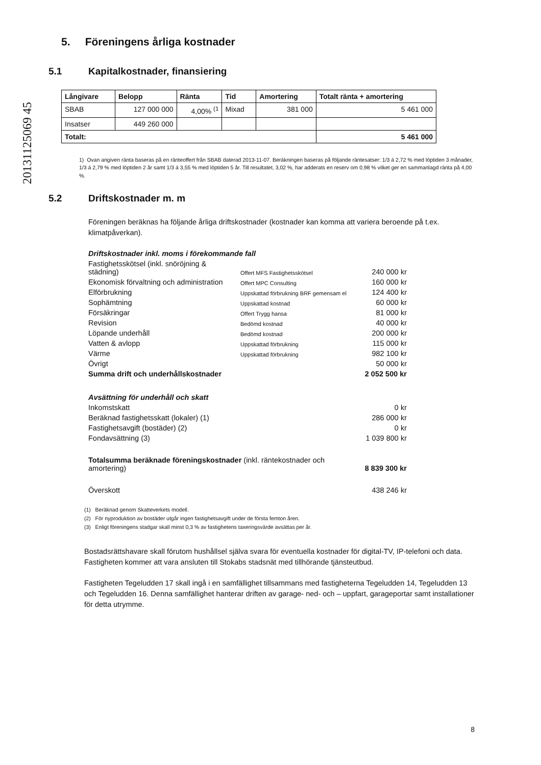20131125069 45
5. Föreningens årliga kostnader
5.1 Kapitalkostnader, finansiering
| Långivare | Belopp | Ränta | Tid | Amortering | Totalt ränta + amortering |
| --- | --- | --- | --- | --- | --- |
| SBAB | 127 000 000 | 4,00% <sup>(1</sup> | Mixad | 381 000 | 5 461 000 |
| Insatser | 449 260 000 | | | | |
| Totalt: | | | | | 5 461 000 |
1) Ovan angiven ränta baseras på en ränteoffert från SBAB daterad 2013-11-07. Beräkningen baseras på följande räntesatser: 1/3 á 2,72 % med löptiden 3 månader, 1/3 á 2,79 % med löptiden 2 år samt 1/3 á 3,55 % med löptiden 5 år. Till resultatet, 3,02 %, har adderats en reserv om 0,98 % vilket ger en sammanlagd ränta på 4,00 %.
5.2 Driftskostnader m. m
Föreningen beräknas ha följande årliga driftskostnader (kostnader kan komma att variera beroende på t.ex. klimatpåverkan).
| Driftskostnader inkl. moms i förekommande fall | | |
| Fastighetsskötsel (inkl. snöröjning & städning) | Offert MFS Fastighetsskötsel | 240 000 kr |
| Ekonomisk förvaltning och administration | Offert MPC Consulting | 160 000 kr |
| Elförbrukning | Uppskattad förbrukning BRF gemensam el | 124 400 kr |
| Sophämtning | Uppskattad kostnad | 60 000 kr |
| Försäkringar | Offert Trygg hansa | 81 000 kr |
| Revision | Bedömd kostnad | 40 000 kr |
| Löpande underhåll | Bedömd kostnad | 200 000 kr |
| Vatten & avlopp | Uppskattad förbrukning | 115 000 kr |
| Värme | Uppskattad förbrukning | 982 100 kr |
| Övrigt | | 50 000 kr |
| Summa drift och underhållskostnader | | 2 052 500 kr |
| Avsättning för underhåll och skatt | | |
| Inkomstskatt | | 0 kr |
| Beräknad fastighetsskatt (lokaler) (1) | | 286 000 kr |
| Fastighetsavgift (bostäder) (2) | | 0 kr |
| Fondavsättning (3) | | 1 039 800 kr |
| Totalsumma beräknade föreningskostnader (inkl. räntekostnader och amortering) | | 8 839 300 kr |
| Överskott | | 438 246 kr |
(1) Beräknad genom Skatteverkets modell.
(2) För nyproduktion av bostäder utgår ingen fastighetsavgift under de första femton åren.
(3) Enligt föreningens stadgar skall minst 0,3 % av fastighetens taxeringsvärde avsättas per år.
Bostadsrättshavare skall förutom hushållsel själva svara för eventuella kostnader för digital-TV, IP-telefoni och data. Fastigheten kommer att vara ansluten till Stokabs stadsnät med tillhörande tjänsteutbud.
Fastigheten Tegeludden 17 skall ingå i en samfällighet tillsammans med fastigheterna Tegeludden 14, Tegeludden 13 och Tegeludden 16. Denna samfällighet hanterar driften av garage- ned- och – uppfart, garageportar samt installationer för detta utrymme.
8